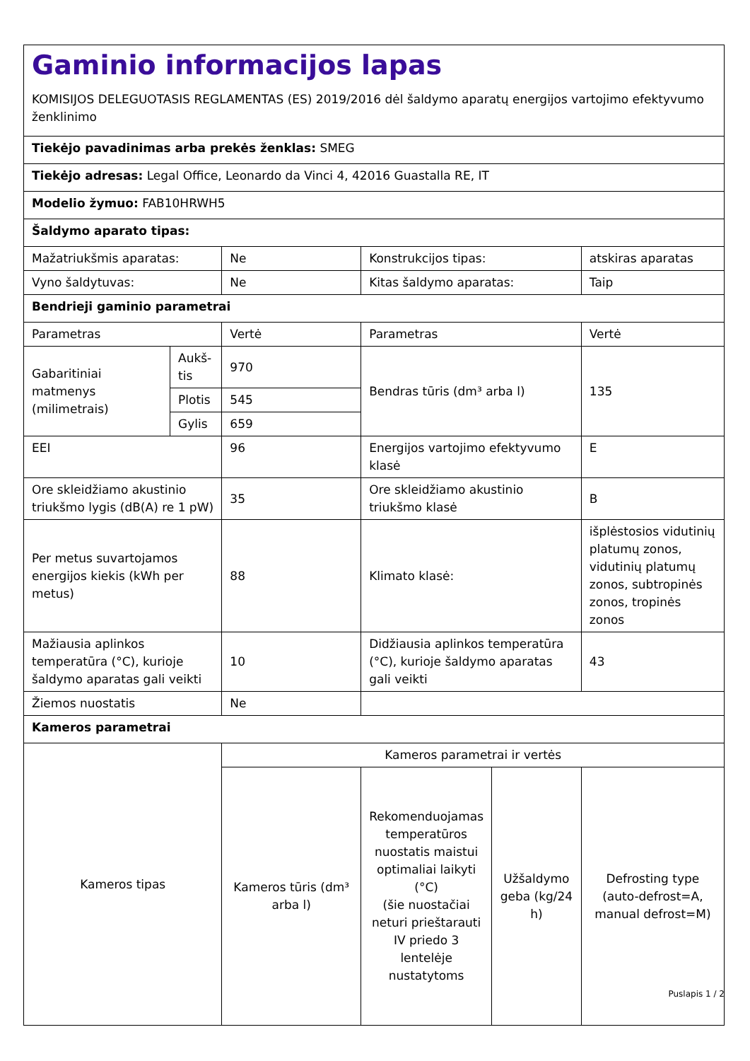Gaminio informacijos lapas
KOMISIJOS DELEGUOTASIS REGLAMENTAS (ES) 2019/2016 dėl šaldymo aparatų energijos vartojimo efektyvumo ženklinimo
| Tiekėjo pavadinimas arba prekės ženklas: SMEG | | | | | |
| Tiekėjo adresas: Legal Office, Leonardo da Vinci 4, 42016 Guastalla RE, IT | | | | | |
| Modelio žymuo: FAB10HRWH5 | | | | | |
| Šaldymo aparato tipas: | | | | | |
| Mažatriukšmis aparatas: | | Ne | Konstrukcijos tipas: | | atskiras aparatas |
| Vyno šaldytuvas: | | Ne | Kitas šaldymo aparatas: | | Taip |
| Bendrieji gaminio parametrai | | | | | |
| Parametras | | Vertė | Parametras | | Vertė |
| Gabaritiniai matmenys (milimetrais) | Aukš-tis | 970 | Bendras tūris (dm³ arba l) | | 135 |
| | Plotis | 545 | | | |
| | Gylis | 659 | | | |
| EEI | | 96 | Energijos vartojimo efektyvumo klasė | | E |
| Ore skleidžiamo akustinio triukšmo lygis (dB(A) re 1 pW) | | 35 | Ore skleidžiamo akustinio triukšmo klasė | | B |
| Per metus suvartojamos energijos kiekis (kWh per metus) | | 88 | Klimato klasė: | | išplėstosios vidutinių platumų zonos, vidutinių platumų zonos, subtropinės zonos, tropinės zonos |
| Mažiausia aplinkos temperatūra (°C), kurioje šaldymo aparatas gali veikti | | 10 | Didžiausia aplinkos temperatūra (°C), kurioje šaldymo aparatas gali veikti | | 43 |
| Žiemos nuostatis | | Ne | | | |
| Kameros parametrai | | | | | |
| Kameros tipas | | Kameros parametrai ir vertės | | | |
| | | Kameros tūris (dm³ arba l) | Rekomenduojamas temperatūros nuostatis maistui optimaliai laikyti (°C) (šie nuostačiai neturi prieštarauti IV priedo 3 lentelėje nustatytoms | Užšaldymo geba (kg/24 h) | Defrosting type (auto-defrost=A, manual defrost=M) |
Puslapis 1 / 2